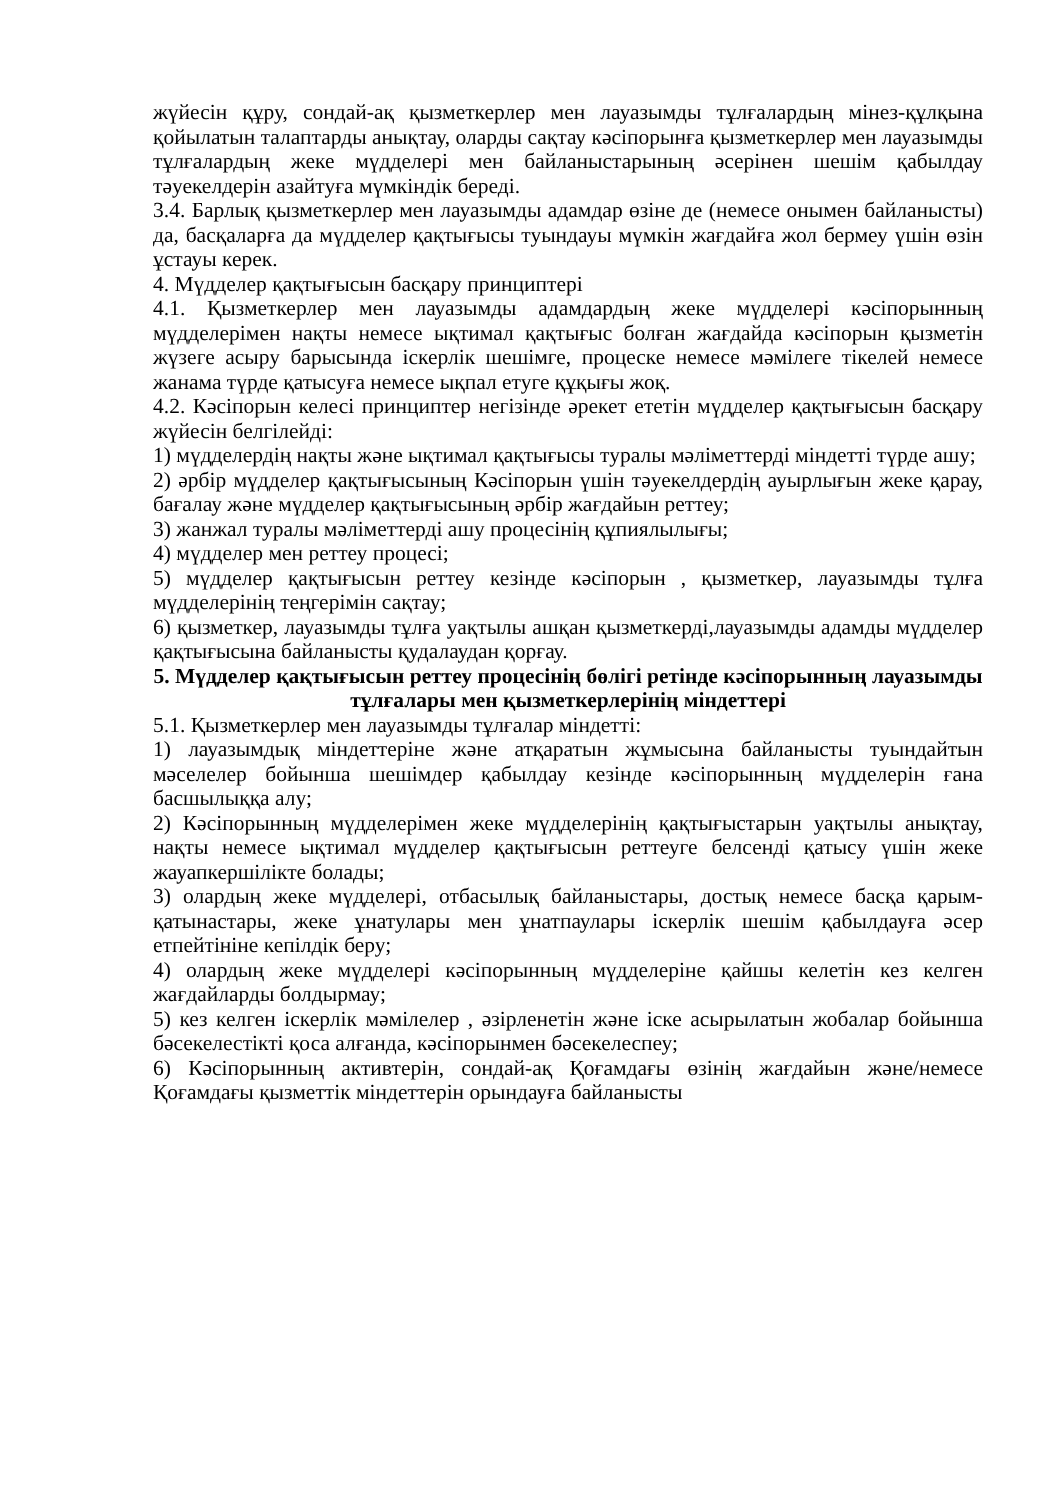жүйесін құру, сондай-ақ қызметкерлер мен лауазымды тұлғалардың мінез-құлқына қойылатын талаптарды анықтау, оларды сақтау кәсіпорынға қызметкерлер мен лауазымды тұлғалардың жеке мүдделері мен байланыстарының әсерінен шешім қабылдау тәуекелдерін азайтуға мүмкіндік береді.
3.4. Барлық қызметкерлер мен лауазымды адамдар өзіне де (немесе онымен байланысты) да, басқаларға да мүдделер қақтығысы туындауы мүмкін жағдайға жол бермеу үшін өзін ұстауы керек.
4. Мүдделер қақтығысын басқару принциптері
4.1. Қызметкерлер мен лауазымды адамдардың жеке мүдделері кәсіпорынның мүдделерімен нақты немесе ықтимал қақтығыс болған жағдайда кәсіпорын қызметін жүзеге асыру барысында іскерлік шешімге, процеске немесе мәмілеге тікелей немесе жанама түрде қатысуға немесе ықпал етуге құқығы жоқ.
4.2. Кәсіпорын келесі принциптер негізінде әрекет ететін мүдделер қақтығысын басқару жүйесін белгілейді:
1) мүдделердің нақты және ықтимал қақтығысы туралы мәліметтерді міндетті түрде ашу;
2) әрбір мүдделер қақтығысының Кәсіпорын үшін тәуекелдердің ауырлығын жеке қарау, бағалау және мүдделер қақтығысының әрбір жағдайын реттеу;
3) жанжал туралы мәліметтерді ашу процесінің құпиялылығы;
4) мүдделер мен реттеу процесі;
5) мүдделер қақтығысын реттеу кезінде кәсіпорын , қызметкер, лауазымды тұлға мүдделерінің теңгерімін сақтау;
6) қызметкер, лауазымды тұлға уақтылы ашқан қызметкерді,лауазымды адамды мүдделер қақтығысына байланысты қудалаудан қорғау.
5. Мүдделер қақтығысын реттеу процесінің бөлігі ретінде кәсіпорынның лауазымды тұлғалары мен қызметкерлерінің міндеттері
5.1. Қызметкерлер мен лауазымды тұлғалар міндетті:
1) лауазымдық міндеттеріне және атқаратын жұмысына байланысты туындайтын мәселелер бойынша шешімдер қабылдау кезінде кәсіпорынның мүдделерін ғана басшылыққа алу;
2) Кәсіпорынның мүдделерімен жеке мүдделерінің қақтығыстарын уақтылы анықтау, нақты немесе ықтимал мүдделер қақтығысын реттеуге белсенді қатысу үшін жеке жауапкершілікте болады;
3) олардың жеке мүдделері, отбасылық байланыстары, достық немесе басқа қарым-қатынастары, жеке ұнатулары мен ұнатпаулары іскерлік шешім қабылдауға әсер етпейтініне кепілдік беру;
4) олардың жеке мүдделері кәсіпорынның мүдделеріне қайшы келетін кез келген жағдайларды болдырмау;
5) кез келген іскерлік мәмілелер , әзірленетін және іске асырылатын жобалар бойынша бәсекелестікті қоса алғанда, кәсіпорынмен бәсекелеспеу;
6) Кәсіпорынның активтерін, сондай-ақ Қоғамдағы өзінің жағдайын және/немесе Қоғамдағы қызметтік міндеттерін орындауға байланысты